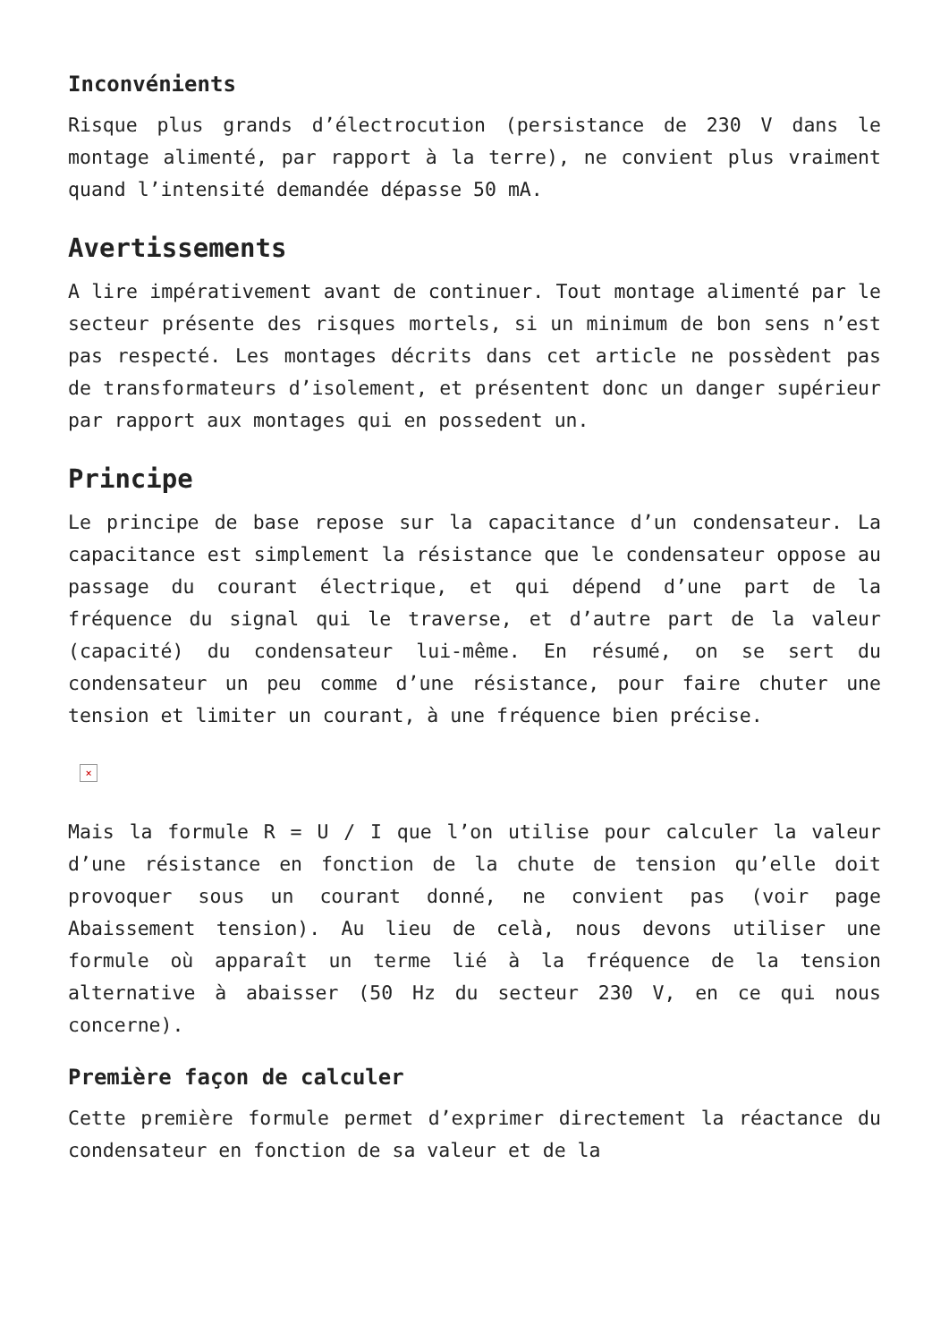Inconvénients
Risque plus grands d’électrocution (persistance de 230 V dans le montage alimenté, par rapport à la terre), ne convient plus vraiment quand l’intensité demandée dépasse 50 mA.
Avertissements
A lire impérativement avant de continuer. Tout montage alimenté par le secteur présente des risques mortels, si un minimum de bon sens n’est pas respecté. Les montages décrits dans cet article ne possèdent pas de transformateurs d’isolement, et présentent donc un danger supérieur par rapport aux montages qui en possedent un.
Principe
Le principe de base repose sur la capacitance d’un condensateur. La capacitance est simplement la résistance que le condensateur oppose au passage du courant électrique, et qui dépend d’une part de la fréquence du signal qui le traverse, et d’autre part de la valeur (capacité) du condensateur lui-même. En résumé, on se sert du condensateur un peu comme d’une résistance, pour faire chuter une tension et limiter un courant, à une fréquence bien précise.
×
Mais la formule R = U / I que l’on utilise pour calculer la valeur d’une résistance en fonction de la chute de tension qu’elle doit provoquer sous un courant donné, ne convient pas (voir page Abaissement tension). Au lieu de celà, nous devons utiliser une formule où apparaît un terme lié à la fréquence de la tension alternative à abaisser (50 Hz du secteur 230 V, en ce qui nous concerne).
Première façon de calculer
Cette première formule permet d’exprimer directement la réactance du condensateur en fonction de sa valeur et de la